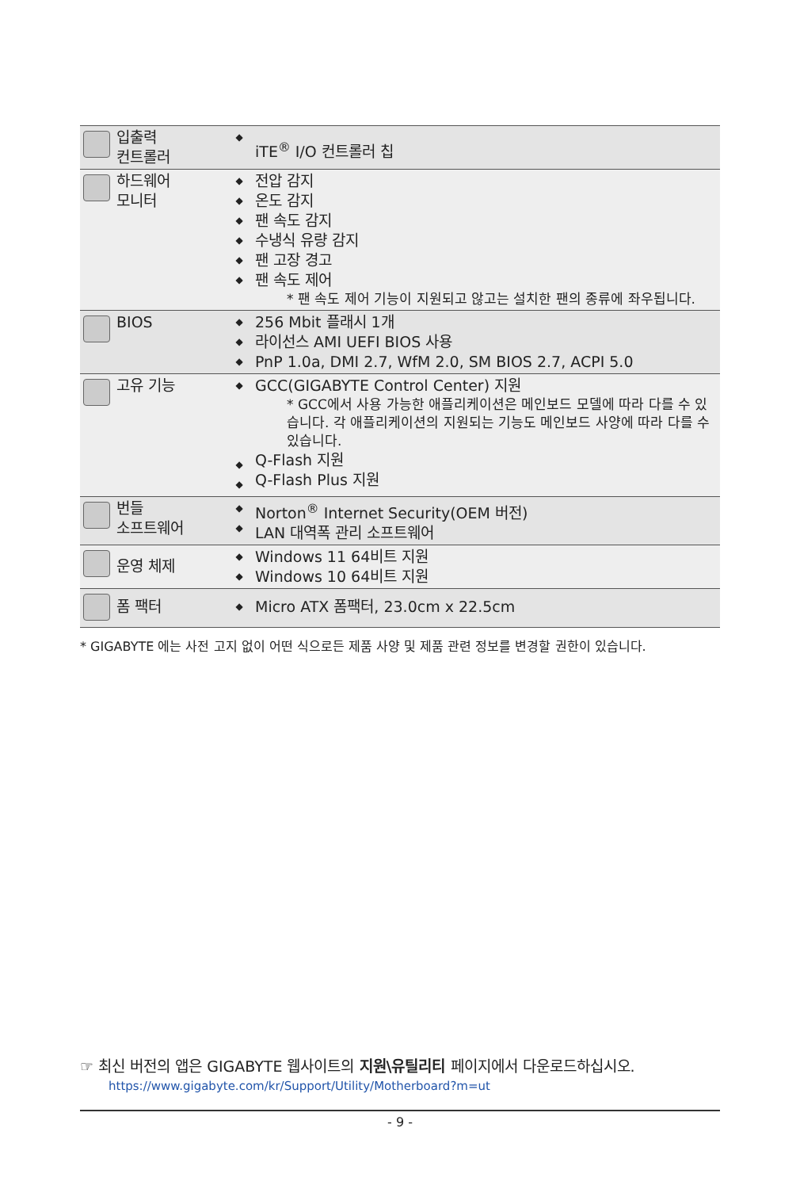| | 입출력 컨트롤러 | ◆ | iTE<sup>®</sup> I/O 컨트롤러 칩 |
| | 하드웨어 모니터 | ◆ ◆ ◆ ◆ ◆ ◆ | 전압 감지 온도 감지 팬 속도 감지 수냉식 유량 감지 팬 고장 경고 팬 속도 제어 * 팬 속도 제어 기능이 지원되고 않고는 설치한 팬의 종류에 좌우됩니다. |
| | BIOS | ◆ ◆ ◆ | 256 Mbit 플래시 1개 라이선스 AMI UEFI BIOS 사용 PnP 1.0a, DMI 2.7, WfM 2.0, SM BIOS 2.7, ACPI 5.0 |
| | 고유 기능 | ◆ ◆ ◆ | GCC(GIGABYTE Control Center) 지원 * GCC에서 사용 가능한 애플리케이션은 메인보드 모델에 따라 다를 수 있습니다. 각 애플리케이션의 지원되는 기능도 메인보드 사양에 따라 다를 수 있습니다. Q-Flash 지원 Q-Flash Plus 지원 |
| | 번들 소프트웨어 | ◆ ◆ | Norton<sup>®</sup> Internet Security(OEM 버전) LAN 대역폭 관리 소프트웨어 |
| | 운영 체제 | ◆ ◆ | Windows 11 64비트 지원 Windows 10 64비트 지원 |
| | 폼 팩터 | ◆ | Micro ATX 폼팩터, 23.0cm x 22.5cm |
* GIGABYTE 에는 사전 고지 없이 어떤 식으로든 제품 사양 및 제품 관련 정보를 변경할 권한이 있습니다.
☞ 최신 버전의 앱은 GIGABYTE 웹사이트의 지원\유틸리티 페이지에서 다운로드하십시오.
https://www.gigabyte.com/kr/Support/Utility/Motherboard?m=ut
- 9 -